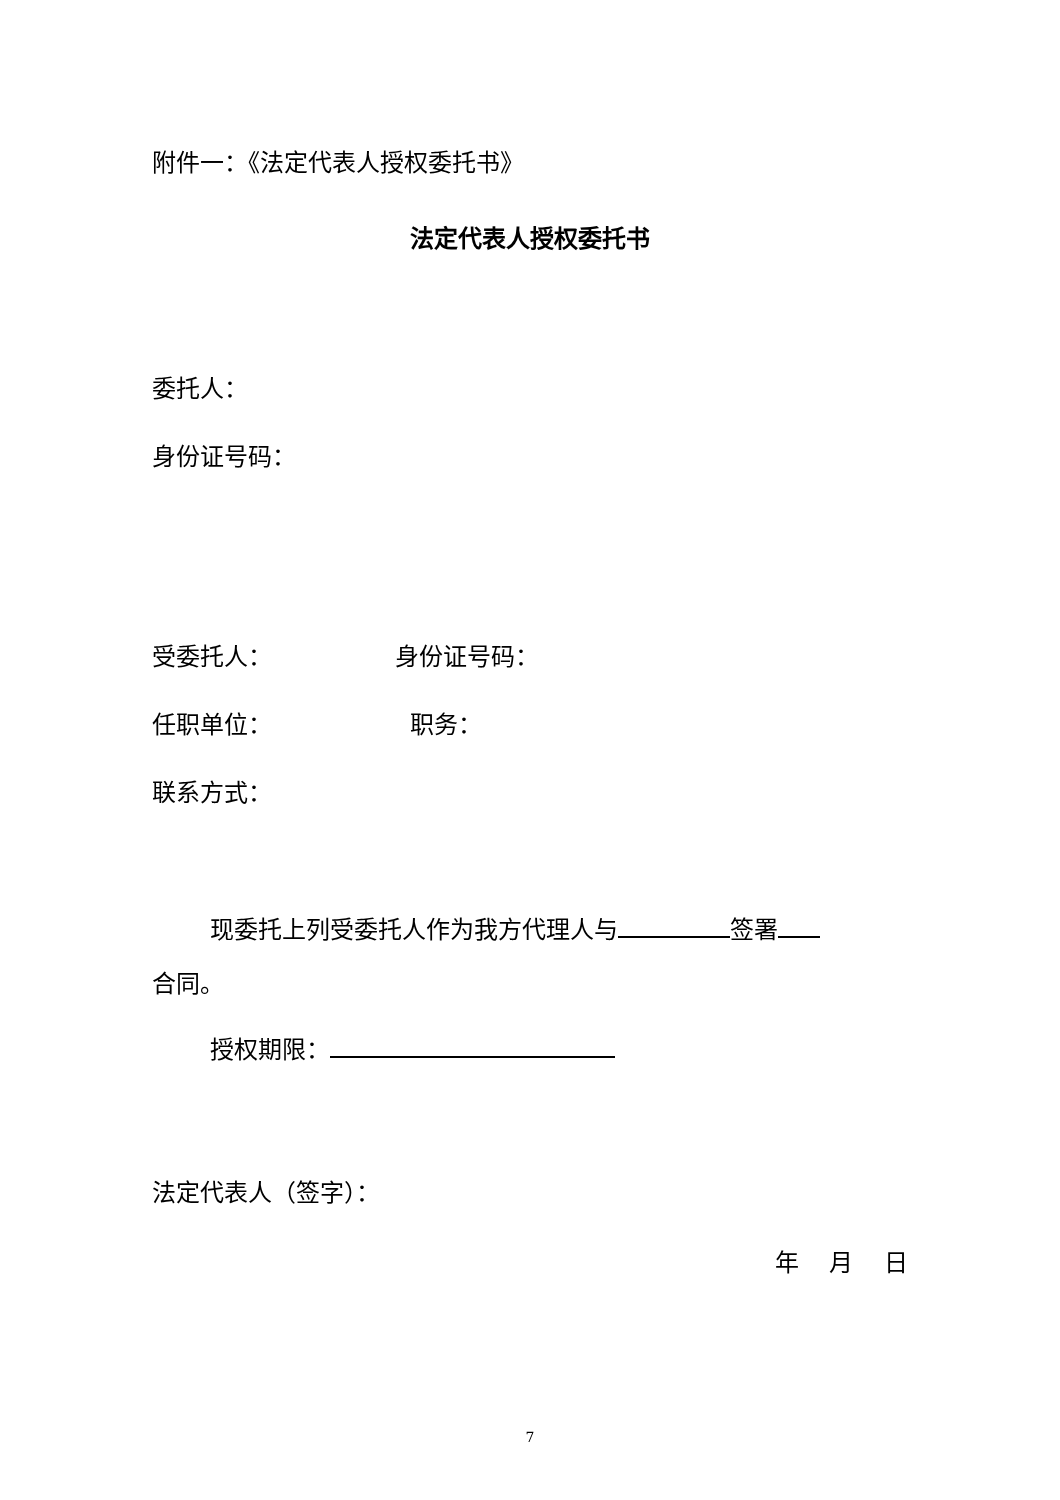附件一：《法定代表人授权委托书》
法定代表人授权委托书
委托人：
身份证号码：
受委托人： 身份证号码：
任职单位： 职务：
联系方式：
现委托上列受委托人作为我方代理人与 签署
合同。
授权期限：
法定代表人（签字）：
年 月 日
7